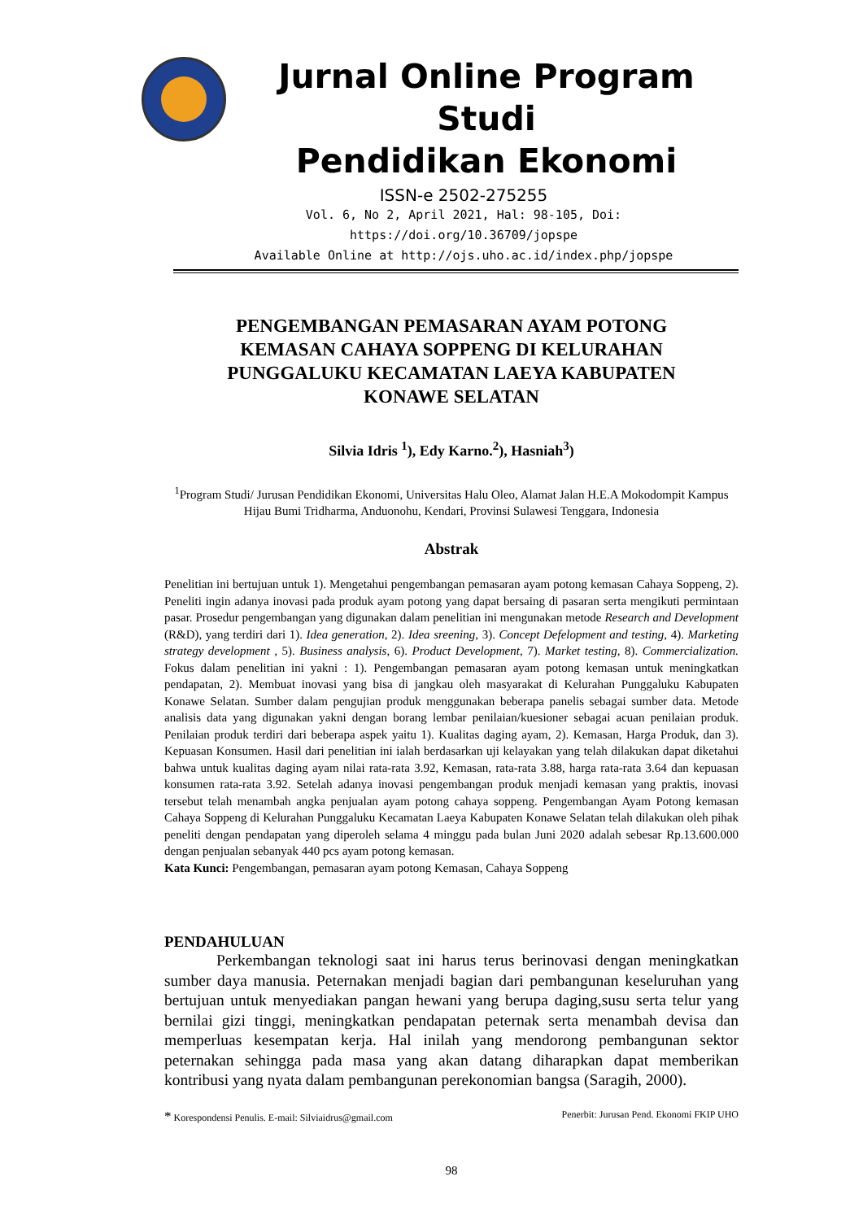Jurnal Online Program Studi
Pendidikan Ekonomi
ISSN-e 2502-275255
Vol. 6, No 2, April 2021, Hal: 98-105, Doi: https://doi.org/10.36709/jopspe
Available Online at http://ojs.uho.ac.id/index.php/jopspe
PENGEMBANGAN PEMASARAN AYAM POTONG KEMASAN CAHAYA SOPPENG DI KELURAHAN PUNGGALUKU KECAMATAN LAEYA KABUPATEN KONAWE SELATAN
Silvia Idris <sup>1</sup>), Edy Karno.<sup>2</sup>), Hasniah<sup>3</sup>)
<sup>1</sup> Program Studi/ Jurusan Pendidikan Ekonomi, Universitas Halu Oleo, Alamat Jalan H.E.A Mokodompit Kampus Hijau Bumi Tridharma, Anduonohu, Kendari, Provinsi Sulawesi Tenggara, Indonesia
Abstrak
Penelitian ini bertujuan untuk 1). Mengetahui pengembangan pemasaran ayam potong kemasan Cahaya Soppeng, 2). Peneliti ingin adanya inovasi pada produk ayam potong yang dapat bersaing di pasaran serta mengikuti permintaan pasar. Prosedur pengembangan yang digunakan dalam penelitian ini mengunakan metode Research and Development (R&D), yang terdiri dari 1). Idea generation, 2). Idea sreening, 3). Concept Defelopment and testing, 4). Marketing strategy development , 5). Business analysis, 6). Product Development, 7). Market testing, 8). Commercialization. Fokus dalam penelitian ini yakni : 1). Pengembangan pemasaran ayam potong kemasan untuk meningkatkan pendapatan, 2). Membuat inovasi yang bisa di jangkau oleh masyarakat di Kelurahan Punggaluku Kabupaten Konawe Selatan. Sumber dalam pengujian produk menggunakan beberapa panelis sebagai sumber data. Metode analisis data yang digunakan yakni dengan borang lembar penilaian/kuesioner sebagai acuan penilaian produk. Penilaian produk terdiri dari beberapa aspek yaitu 1). Kualitas daging ayam, 2). Kemasan, Harga Produk, dan 3). Kepuasan Konsumen. Hasil dari penelitian ini ialah berdasarkan uji kelayakan yang telah dilakukan dapat diketahui bahwa untuk kualitas daging ayam nilai rata-rata 3.92, Kemasan, rata-rata 3.88, harga rata-rata 3.64 dan kepuasan konsumen rata-rata 3.92. Setelah adanya inovasi pengembangan produk menjadi kemasan yang praktis, inovasi tersebut telah menambah angka penjualan ayam potong cahaya soppeng. Pengembangan Ayam Potong kemasan Cahaya Soppeng di Kelurahan Punggaluku Kecamatan Laeya Kabupaten Konawe Selatan telah dilakukan oleh pihak peneliti dengan pendapatan yang diperoleh selama 4 minggu pada bulan Juni 2020 adalah sebesar Rp.13.600.000 dengan penjualan sebanyak 440 pcs ayam potong kemasan.
Kata Kunci: Pengembangan, pemasaran ayam potong Kemasan, Cahaya Soppeng
PENDAHULUAN
Perkembangan teknologi saat ini harus terus berinovasi dengan meningkatkan sumber daya manusia. Peternakan menjadi bagian dari pembangunan keseluruhan yang bertujuan untuk menyediakan pangan hewani yang berupa daging,susu serta telur yang bernilai gizi tinggi, meningkatkan pendapatan peternak serta menambah devisa dan memperluas kesempatan kerja. Hal inilah yang mendorong pembangunan sektor peternakan sehingga pada masa yang akan datang diharapkan dapat memberikan kontribusi yang nyata dalam pembangunan perekonomian bangsa (Saragih, 2000).
* Korespondensi Penulis. E-mail: Silviaidrus@gmail.com Penerbit: Jurusan Pend. Ekonomi FKIP UHO
98